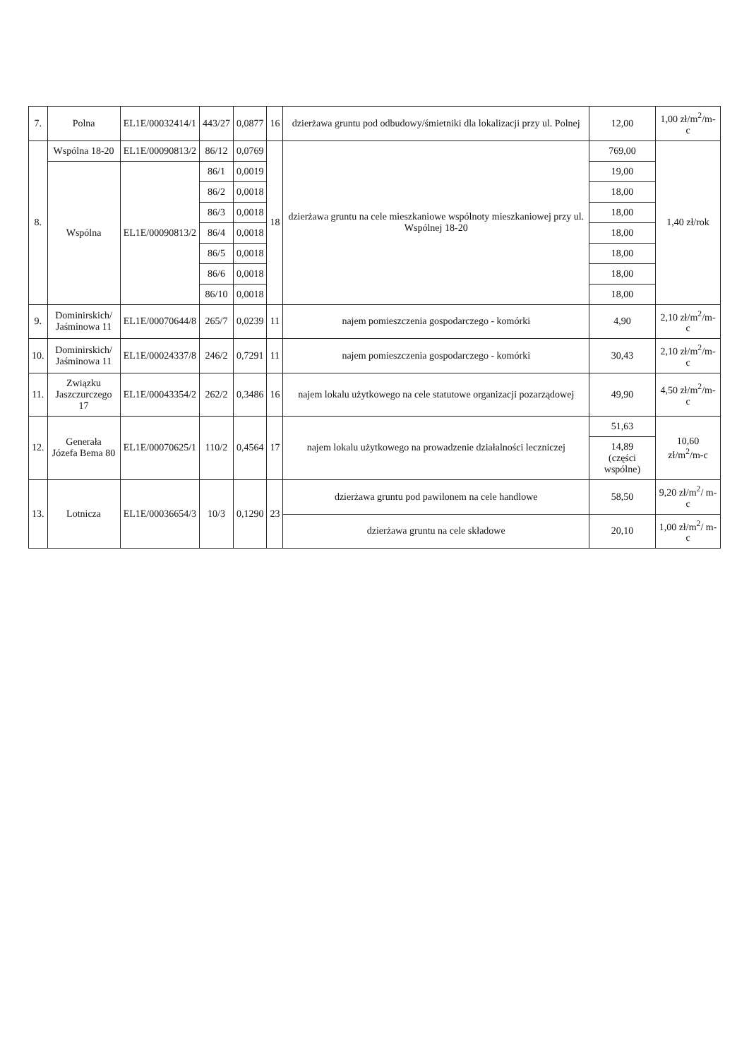| 7. | Polna | EL1E/00032414/1 | 443/27 | 0,0877 | 16 | dzierżawa gruntu pod odbudowy/śmietniki dla lokalizacji przy ul. Polnej | 12,00 | 1,00 zł/m<sup>2</sup>/m-c |
| 8. | Wspólna 18-20 | EL1E/00090813/2 | 86/12 | 0,0769 | 18 | dzierżawa gruntu na cele mieszkaniowe wspólnoty mieszkaniowej przy ul. Wspólnej 18-20 | 769,00 | 1,40 zł/rok |
| | Wspólna | EL1E/00090813/2 | 86/1 | 0,0019 | | | 19,00 | |
| | | | 86/2 | 0,0018 | | | 18,00 | |
| | | | 86/3 | 0,0018 | | | 18,00 | |
| | | | 86/4 | 0,0018 | | | 18,00 | |
| | | | 86/5 | 0,0018 | | | 18,00 | |
| | | | 86/6 | 0,0018 | | | 18,00 | |
| | | | 86/10 | 0,0018 | | | 18,00 | |
| 9. | Dominirskich/ Jaśminowa 11 | EL1E/00070644/8 | 265/7 | 0,0239 | 11 | najem pomieszczenia gospodarczego - komórki | 4,90 | 2,10 zł/m<sup>2</sup>/m-c |
| 10. | Dominirskich/ Jaśminowa 11 | EL1E/00024337/8 | 246/2 | 0,7291 | 11 | najem pomieszczenia gospodarczego - komórki | 30,43 | 2,10 zł/m<sup>2</sup>/m-c |
| 11. | Związku Jaszczurczego 17 | EL1E/00043354/2 | 262/2 | 0,3486 | 16 | najem lokalu użytkowego na cele statutowe organizacji pozarządowej | 49,90 | 4,50 zł/m<sup>2</sup>/m-c |
| 12. | Generała Józefa Bema 80 | EL1E/00070625/1 | 110/2 | 0,4564 | 17 | najem lokalu użytkowego na prowadzenie działalności leczniczej | 51,63 | 10,60 zł/m<sup>2</sup>/m-c |
| | | | | | | | 14,89 (części wspólne) | |
| 13. | Lotnicza | EL1E/00036654/3 | 10/3 | 0,1290 | 23 | dzierżawa gruntu pod pawilonem na cele handlowe | 58,50 | 9,20 zł/m<sup>2</sup>/ m-c |
| | | | | | | dzierżawa gruntu na cele składowe | 20,10 | 1,00 zł/m<sup>2</sup>/ m-c |